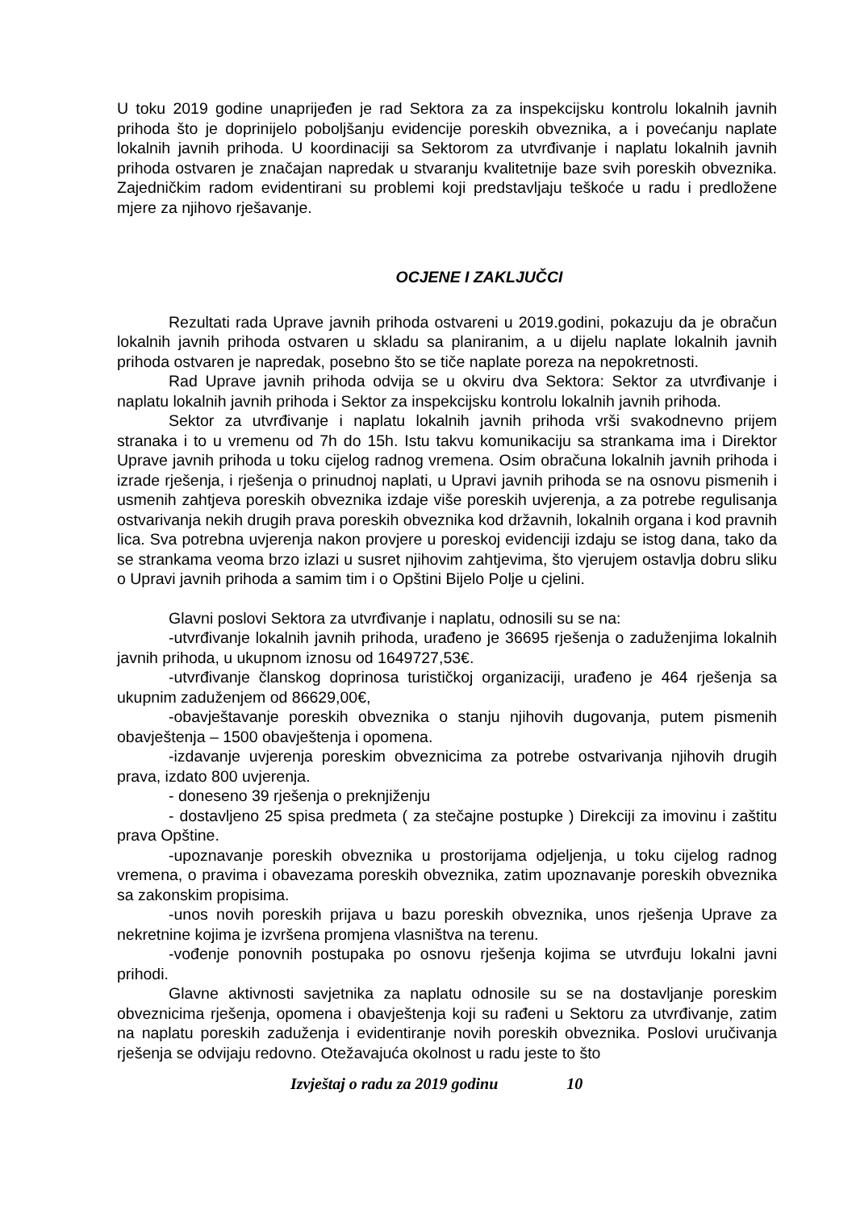U toku 2019 godine unaprijeđen je rad Sektora za za inspekcijsku kontrolu lokalnih javnih prihoda što je doprinijelo poboljšanju evidencije poreskih obveznika, a i povećanju naplate lokalnih javnih prihoda. U koordinaciji sa Sektorom za utvrđivanje i naplatu lokalnih javnih prihoda ostvaren je značajan napredak u stvaranju kvalitetnije baze svih poreskih obveznika. Zajedničkim radom evidentirani su problemi koji predstavljaju teškoće u radu i predložene mjere za njihovo rješavanje.
OCJENE I ZAKLJUČCI
Rezultati rada Uprave javnih prihoda ostvareni u 2019.godini, pokazuju da je obračun lokalnih javnih prihoda ostvaren u skladu sa planiranim, a u dijelu naplate lokalnih javnih prihoda ostvaren je napredak, posebno što se tiče naplate poreza na nepokretnosti.
Rad Uprave javnih prihoda odvija se u okviru dva Sektora: Sektor za utvrđivanje i naplatu lokalnih javnih prihoda i Sektor za inspekcijsku kontrolu lokalnih javnih prihoda.
Sektor za utvrđivanje i naplatu lokalnih javnih prihoda vrši svakodnevno prijem stranaka i to u vremenu od 7h do 15h. Istu takvu komunikaciju sa strankama ima i Direktor Uprave javnih prihoda u toku cijelog radnog vremena. Osim obračuna lokalnih javnih prihoda i izrade rješenja, i rješenja o prinudnoj naplati, u Upravi javnih prihoda se na osnovu pismenih i usmenih zahtjeva poreskih obveznika izdaje više poreskih uvjerenja, a za potrebe regulisanja ostvarivanja nekih drugih prava poreskih obveznika kod državnih, lokalnih organa i kod pravnih lica. Sva potrebna uvjerenja nakon provjere u poreskoj evidenciji izdaju se istog dana, tako da se strankama veoma brzo izlazi u susret njihovim zahtjevima, što vjerujem ostavlja dobru sliku o Upravi javnih prihoda a samim tim i o Opštini Bijelo Polje u cjelini.
Glavni poslovi Sektora za utvrđivanje i naplatu, odnosili su se na:
-utvrđivanje lokalnih javnih prihoda, urađeno je 36695 rješenja o zaduženjima lokalnih javnih prihoda, u ukupnom iznosu od 1649727,53€.
-utvrđivanje članskog doprinosa turističkoj organizaciji, urađeno je 464 rješenja sa ukupnim zaduženjem od 86629,00€,
-obavještavanje poreskih obveznika o stanju njihovih dugovanja, putem pismenih obavještenja – 1500 obavještenja i opomena.
-izdavanje uvjerenja poreskim obveznicima za potrebe ostvarivanja njihovih drugih prava, izdato 800 uvjerenja.
- doneseno 39 rješenja o preknjiženju
- dostavljeno 25 spisa predmeta ( za stečajne postupke ) Direkciji za imovinu i zaštitu prava Opštine.
-upoznavanje poreskih obveznika u prostorijama odjeljenja, u toku cijelog radnog vremena, o pravima i obavezama poreskih obveznika, zatim upoznavanje poreskih obveznika sa zakonskim propisima.
-unos novih poreskih prijava u bazu poreskih obveznika, unos rješenja Uprave za nekretnine kojima je izvršena promjena vlasništva na terenu.
-vođenje ponovnih postupaka po osnovu rješenja kojima se utvrđuju lokalni javni prihodi.
Glavne aktivnosti savjetnika za naplatu odnosile su se na dostavljanje poreskim obveznicima rješenja, opomena i obavještenja koji su rađeni u Sektoru za utvrđivanje, zatim na naplatu poreskih zaduženja i evidentiranje novih poreskih obveznika. Poslovi uručivanja rješenja se odvijaju redovno. Otežavajuća okolnost u radu jeste to što
Izvještaj o radu za 2019 godinu 10